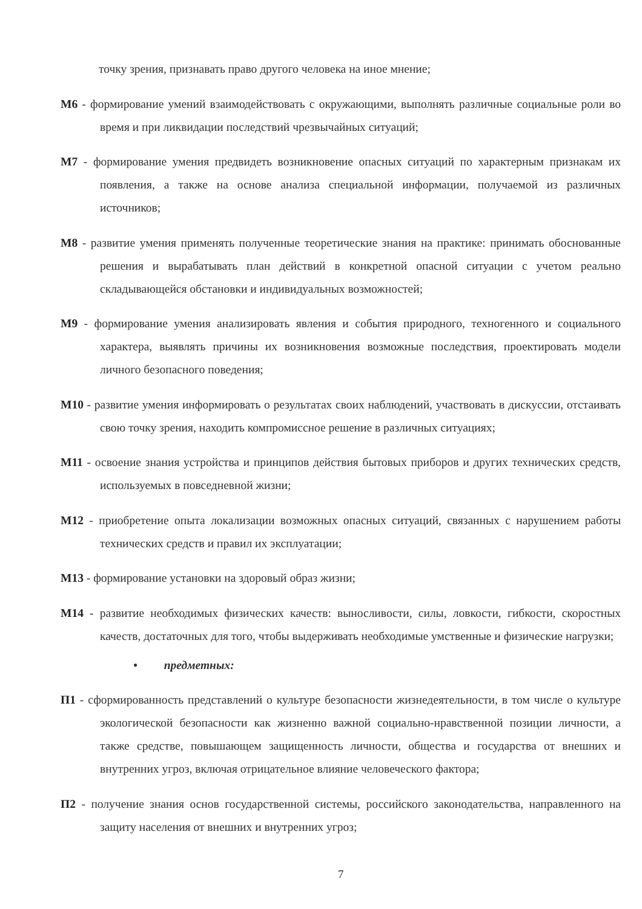точку зрения, признавать право другого человека на иное мнение;
М6 - формирование умений взаимодействовать с окружающими, выполнять различные социальные роли во время и при ликвидации последствий чрезвычайных ситуаций;
М7 - формирование умения предвидеть возникновение опасных ситуаций по характерным признакам их появления, а также на основе анализа специальной информации, получаемой из различных источников;
М8 - развитие умения применять полученные теоретические знания на практике: принимать обоснованные решения и вырабатывать план действий в конкретной опасной ситуации с учетом реально складывающейся обстановки и индивидуальных возможностей;
М9 - формирование умения анализировать явления и события природного, техногенного и социального характера, выявлять причины их возникновения возможные последствия, проектировать модели личного безопасного поведения;
М10 - развитие умения информировать о результатах своих наблюдений, участвовать в дискуссии, отстаивать свою точку зрения, находить компромиссное решение в различных ситуациях;
М11 - освоение знания устройства и принципов действия бытовых приборов и других технических средств, используемых в повседневной жизни;
М12 - приобретение опыта локализации возможных опасных ситуаций, связанных с нарушением работы технических средств и правил их эксплуатации;
М13 - формирование установки на здоровый образ жизни;
М14 - развитие необходимых физических качеств: выносливости, силы, ловкости, гибкости, скоростных качеств, достаточных для того, чтобы выдерживать необходимые умственные и физические нагрузки;
• предметных:
П1 - сформированность представлений о культуре безопасности жизнедеятельности, в том числе о культуре экологической безопасности как жизненно важной социально-нравственной позиции личности, а также средстве, повышающем защищенность личности, общества и государства от внешних и внутренних угроз, включая отрицательное влияние человеческого фактора;
П2 - получение знания основ государственной системы, российского законодательства, направленного на защиту населения от внешних и внутренних угроз;
7